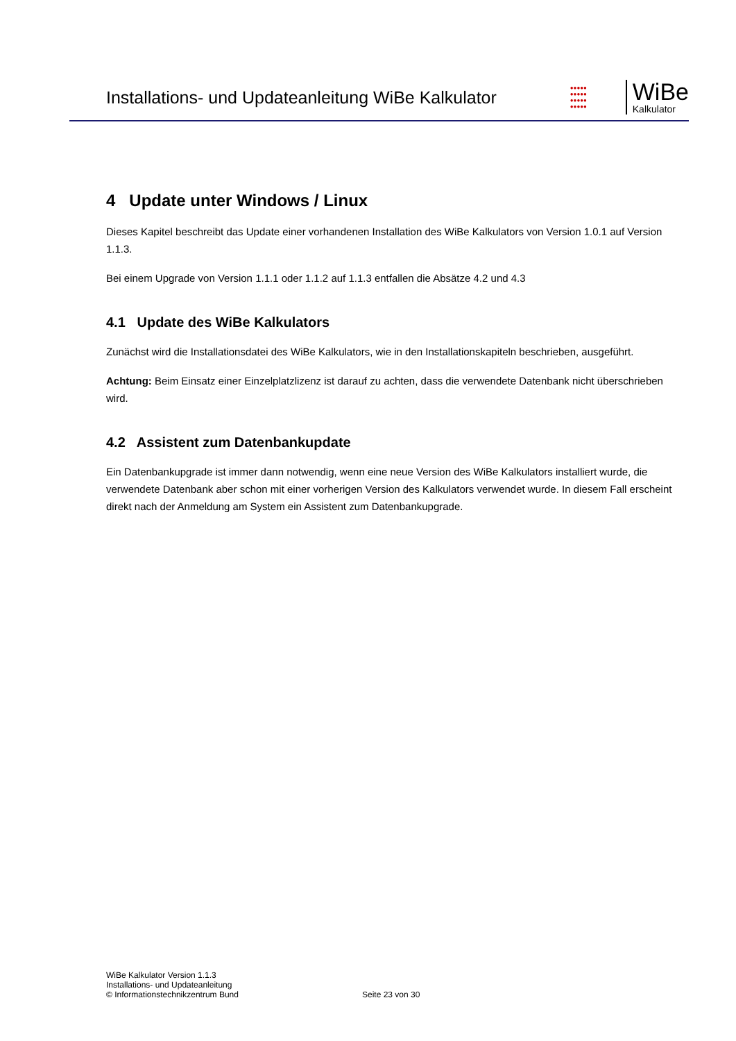Installations- und Updateanleitung WiBe Kalkulator
●●●●●
●●●●●
●●●●●
●●●●●
WiBe
Kalkulator
4 Update unter Windows / Linux
Dieses Kapitel beschreibt das Update einer vorhandenen Installation des WiBe Kalkulators von Version 1.0.1 auf Version 1.1.3.
Bei einem Upgrade von Version 1.1.1 oder 1.1.2 auf 1.1.3 entfallen die Absätze 4.2 und 4.3
4.1 Update des WiBe Kalkulators
Zunächst wird die Installationsdatei des WiBe Kalkulators, wie in den Installationskapiteln beschrieben, ausgeführt.
Achtung: Beim Einsatz einer Einzelplatzlizenz ist darauf zu achten, dass die verwendete Datenbank nicht überschrieben wird.
4.2 Assistent zum Datenbankupdate
Ein Datenbankupgrade ist immer dann notwendig, wenn eine neue Version des WiBe Kalkulators installiert wurde, die verwendete Datenbank aber schon mit einer vorherigen Version des Kalkulators verwendet wurde. In diesem Fall erscheint direkt nach der Anmeldung am System ein Assistent zum Datenbankupgrade.
WiBe Kalkulator Version 1.1.3
Installations- und Updateanleitung
© Informationstechnikzentrum Bund
Seite 23 von 30